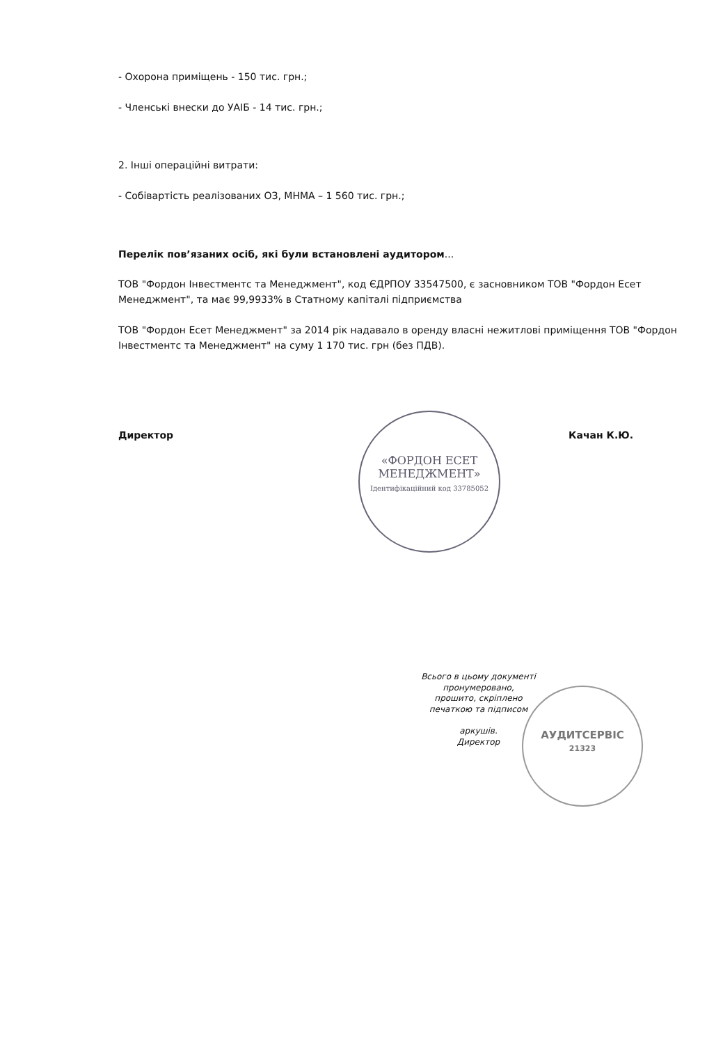- Охорона приміщень - 150 тис. грн.;
- Членські внески до УАІБ - 14 тис. грн.;
2. Інші операційні витрати:
- Собівартість реалізованих ОЗ, МНМА – 1 560 тис. грн.;
Перелік пов’язаних осіб, які були встановлені аудитором...
ТОВ "Фордон Інвестментс та Менеджмент", код ЄДРПОУ 33547500, є засновником ТОВ "Фордон Есет Менеджмент", та має 99,9933% в Статному капіталі підприємства
ТОВ "Фордон Есет Менеджмент" за 2014 рік надавало в оренду власні нежитлові приміщення ТОВ "Фордон Інвестментс та Менеджмент" на суму 1 170 тис. грн (без ПДВ).
Директор Качан К.Ю.
«ФОРДОН ЕСЕТ МЕНЕДЖМЕНТ»
Ідентифікаційний код 33785052
АУДИТСЕРВІС
21323
Всього в цьому документі пронумеровано, прошито, скріплено печаткою та підписом
аркушів.
Директор